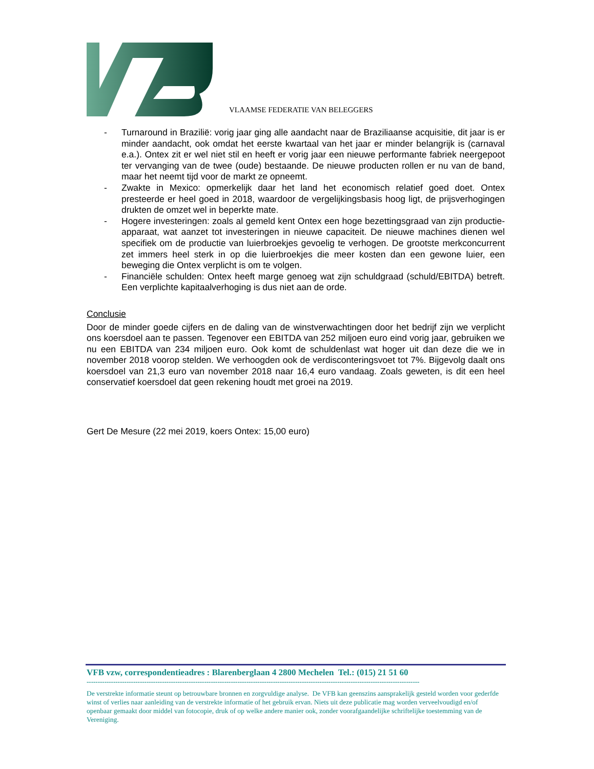VLAAMSE FEDERATIE VAN BELEGGERS
- Turnaround in Brazilië: vorig jaar ging alle aandacht naar de Braziliaanse acquisitie, dit jaar is er minder aandacht, ook omdat het eerste kwartaal van het jaar er minder belangrijk is (carnaval e.a.). Ontex zit er wel niet stil en heeft er vorig jaar een nieuwe performante fabriek neergepoot ter vervanging van de twee (oude) bestaande. De nieuwe producten rollen er nu van de band, maar het neemt tijd voor de markt ze opneemt.
- Zwakte in Mexico: opmerkelijk daar het land het economisch relatief goed doet. Ontex presteerde er heel goed in 2018, waardoor de vergelijkingsbasis hoog ligt, de prijsverhogingen drukten de omzet wel in beperkte mate.
- Hogere investeringen: zoals al gemeld kent Ontex een hoge bezettingsgraad van zijn productie-apparaat, wat aanzet tot investeringen in nieuwe capaciteit. De nieuwe machines dienen wel specifiek om de productie van luierbroekjes gevoelig te verhogen. De grootste merkconcurrent zet immers heel sterk in op die luierbroekjes die meer kosten dan een gewone luier, een beweging die Ontex verplicht is om te volgen.
- Financiële schulden: Ontex heeft marge genoeg wat zijn schuldgraad (schuld/EBITDA) betreft. Een verplichte kapitaalverhoging is dus niet aan de orde.
Conclusie
Door de minder goede cijfers en de daling van de winstverwachtingen door het bedrijf zijn we verplicht ons koersdoel aan te passen. Tegenover een EBITDA van 252 miljoen euro eind vorig jaar, gebruiken we nu een EBITDA van 234 miljoen euro. Ook komt de schuldenlast wat hoger uit dan deze die we in november 2018 voorop stelden. We verhoogden ook de verdisconteringsvoet tot 7%. Bijgevolg daalt ons koersdoel van 21,3 euro van november 2018 naar 16,4 euro vandaag. Zoals geweten, is dit een heel conservatief koersdoel dat geen rekening houdt met groei na 2019.
Gert De Mesure (22 mei 2019, koers Ontex: 15,00 euro)
VFB vzw, correspondentieadres : Blarenberglaan 4 2800 Mechelen Tel.: (015) 21 51 60
------------------------------------------------------------------------------------------------------------------------------------------------------
De verstrekte informatie steunt op betrouwbare bronnen en zorgvuldige analyse. De VFB kan geenszins aansprakelijk gesteld worden voor gederfde winst of verlies naar aanleiding van de verstrekte informatie of het gebruik ervan. Niets uit deze publicatie mag worden verveelvoudigd en/of openbaar gemaakt door middel van fotocopie, druk of op welke andere manier ook, zonder voorafgaandelijke schriftelijke toestemming van de Vereniging.